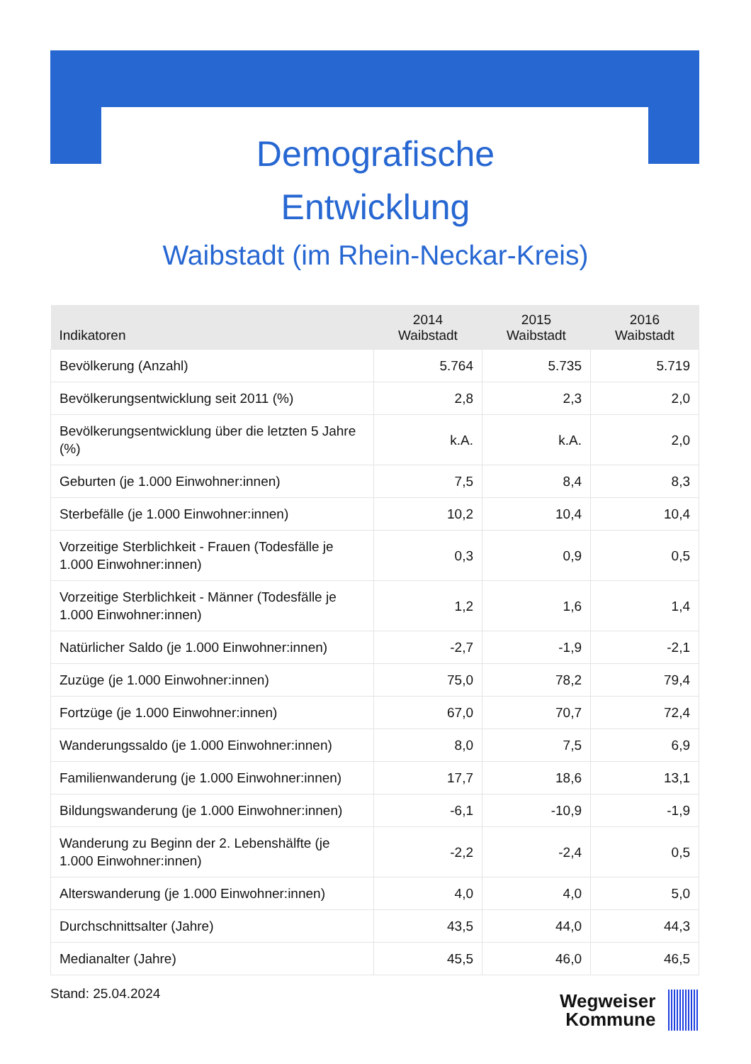Demografische
Entwicklung
Waibstadt (im Rhein-Neckar-Kreis)
| Indikatoren | 2014 Waibstadt | 2015 Waibstadt | 2016 Waibstadt |
| --- | --- | --- | --- |
| Bevölkerung (Anzahl) | 5.764 | 5.735 | 5.719 |
| Bevölkerungsentwicklung seit 2011 (%) | 2,8 | 2,3 | 2,0 |
| Bevölkerungsentwicklung über die letzten 5 Jahre (%) | k.A. | k.A. | 2,0 |
| Geburten (je 1.000 Einwohner:innen) | 7,5 | 8,4 | 8,3 |
| Sterbefälle (je 1.000 Einwohner:innen) | 10,2 | 10,4 | 10,4 |
| Vorzeitige Sterblichkeit - Frauen (Todesfälle je 1.000 Einwohner:innen) | 0,3 | 0,9 | 0,5 |
| Vorzeitige Sterblichkeit - Männer (Todesfälle je 1.000 Einwohner:innen) | 1,2 | 1,6 | 1,4 |
| Natürlicher Saldo (je 1.000 Einwohner:innen) | -2,7 | -1,9 | -2,1 |
| Zuzüge (je 1.000 Einwohner:innen) | 75,0 | 78,2 | 79,4 |
| Fortzüge (je 1.000 Einwohner:innen) | 67,0 | 70,7 | 72,4 |
| Wanderungssaldo (je 1.000 Einwohner:innen) | 8,0 | 7,5 | 6,9 |
| Familienwanderung (je 1.000 Einwohner:innen) | 17,7 | 18,6 | 13,1 |
| Bildungswanderung (je 1.000 Einwohner:innen) | -6,1 | -10,9 | -1,9 |
| Wanderung zu Beginn der 2. Lebenshälfte (je 1.000 Einwohner:innen) | -2,2 | -2,4 | 0,5 |
| Alterswanderung (je 1.000 Einwohner:innen) | 4,0 | 4,0 | 5,0 |
| Durchschnittsalter (Jahre) | 43,5 | 44,0 | 44,3 |
| Medianalter (Jahre) | 45,5 | 46,0 | 46,5 |
Stand: 25.04.2024
Wegweiser
Kommune